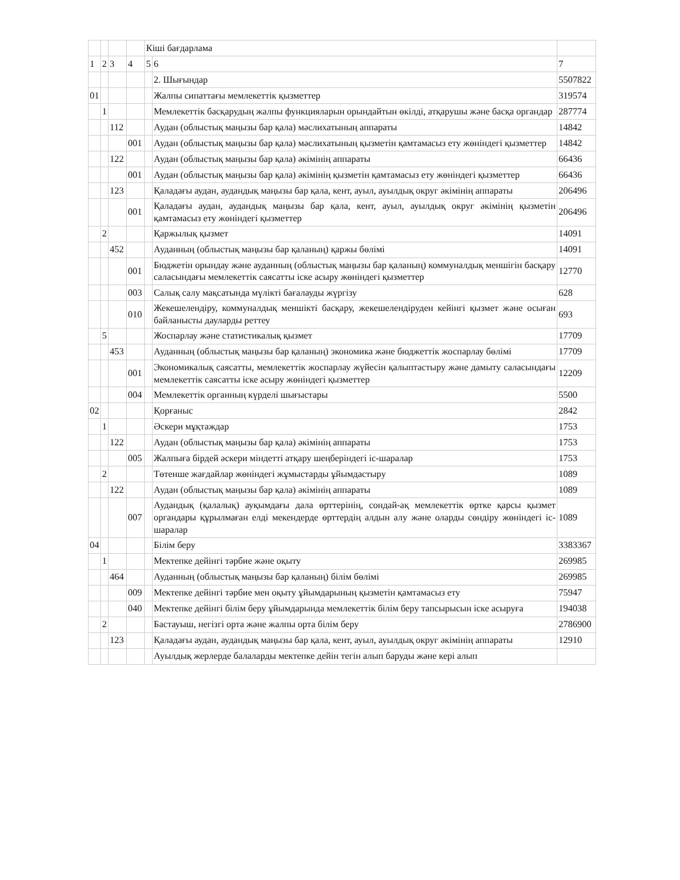| | | | | Кіші бағдарлама | | |
| 1 | 2 | 3 | 4 | 5 | 6 | 7 |
| | | | | | 2. Шығындар | 5507822 |
| 01 | | | | | Жалпы сипаттағы мемлекеттік қызметтер | 319574 |
| | 1 | | | | Мемлекеттік басқарудың жалпы функцияларын орындайтын өкілді, атқарушы және басқа органдар | 287774 |
| | | 112 | | | Аудан (облыстық маңызы бар қала) мәслихатының аппараты | 14842 |
| | | | 001 | | Аудан (облыстық маңызы бар қала) мәслихатының қызметін қамтамасыз ету жөніндегі қызметтер | 14842 |
| | | 122 | | | Аудан (облыстық маңызы бар қала) әкімінің аппараты | 66436 |
| | | | 001 | | Аудан (облыстық маңызы бар қала) әкімінің қызметін қамтамасыз ету жөніндегі қызметтер | 66436 |
| | | 123 | | | Қаладағы аудан, аудандық маңызы бар қала, кент, ауыл, ауылдық округ әкімінің аппараты | 206496 |
| | | | 001 | | Қаладағы аудан, аудандық маңызы бар қала, кент, ауыл, ауылдық округ әкімінің қызметін қамтамасыз ету жөніндегі қызметтер | 206496 |
| | 2 | | | | Қаржылық қызмет | 14091 |
| | | 452 | | | Ауданның (облыстық маңызы бар қаланың) қаржы бөлімі | 14091 |
| | | | 001 | | Бюджетін орындау және ауданның (облыстық маңызы бар қаланың) коммуналдық меншігін басқару саласындағы мемлекеттік саясатты іске асыру жөніндегі қызметтер | 12770 |
| | | | 003 | | Салық салу мақсатында мүлікті бағалауды жүргізу | 628 |
| | | | 010 | | Жекешелендіру, коммуналдық меншікті басқару, жекешелендіруден кейінгі қызмет және осыған байланысты дауларды реттеу | 693 |
| | 5 | | | | Жоспарлау және статистикалық қызмет | 17709 |
| | | 453 | | | Ауданның (облыстық маңызы бар қаланың) экономика және бюджеттік жоспарлау бөлімі | 17709 |
| | | | 001 | | Экономикалық саясатты, мемлекеттік жоспарлау жүйесін қалыптастыру және дамыту саласындағы мемлекеттік саясатты іске асыру жөніндегі қызметтер | 12209 |
| | | | 004 | | Мемлекеттік органның күрделі шығыстары | 5500 |
| 02 | | | | | Қорғаныс | 2842 |
| | 1 | | | | Әскери мұқтаждар | 1753 |
| | | 122 | | | Аудан (облыстық маңызы бар қала) әкімінің аппараты | 1753 |
| | | | 005 | | Жалпыға бірдей әскери міндетті атқару шеңберіндегі іс-шаралар | 1753 |
| | 2 | | | | Төтенше жағдайлар жөніндегі жұмыстарды ұйымдастыру | 1089 |
| | | 122 | | | Аудан (облыстық маңызы бар қала) әкімінің аппараты | 1089 |
| | | | 007 | | Аудандық (қалалық) ауқымдағы дала өрттерінің, сондай-ақ мемлекеттік өртке қарсы қызмет органдары құрылмаған елді мекендерде өрттердің алдын алу және оларды сөндіру жөніндегі іс-шаралар | 1089 |
| 04 | | | | | Білім беру | 3383367 |
| | 1 | | | | Мектепке дейінгі тәрбие және оқыту | 269985 |
| | | 464 | | | Ауданның (облыстық маңызы бар қаланың) білім бөлімі | 269985 |
| | | | 009 | | Мектепке дейінгі тәрбие мен оқыту ұйымдарының қызметін қамтамасыз ету | 75947 |
| | | | 040 | | Мектепке дейінгі білім беру ұйымдарында мемлекеттік білім беру тапсырысын іске асыруға | 194038 |
| | 2 | | | | Бастауыш, негізгі орта және жалпы орта білім беру | 2786900 |
| | | 123 | | | Қаладағы аудан, аудандық маңызы бар қала, кент, ауыл, ауылдық округ әкімінің аппараты | 12910 |
| | | | | | Ауылдық жерлерде балаларды мектепке дейін тегін алып баруды және кері алып | |